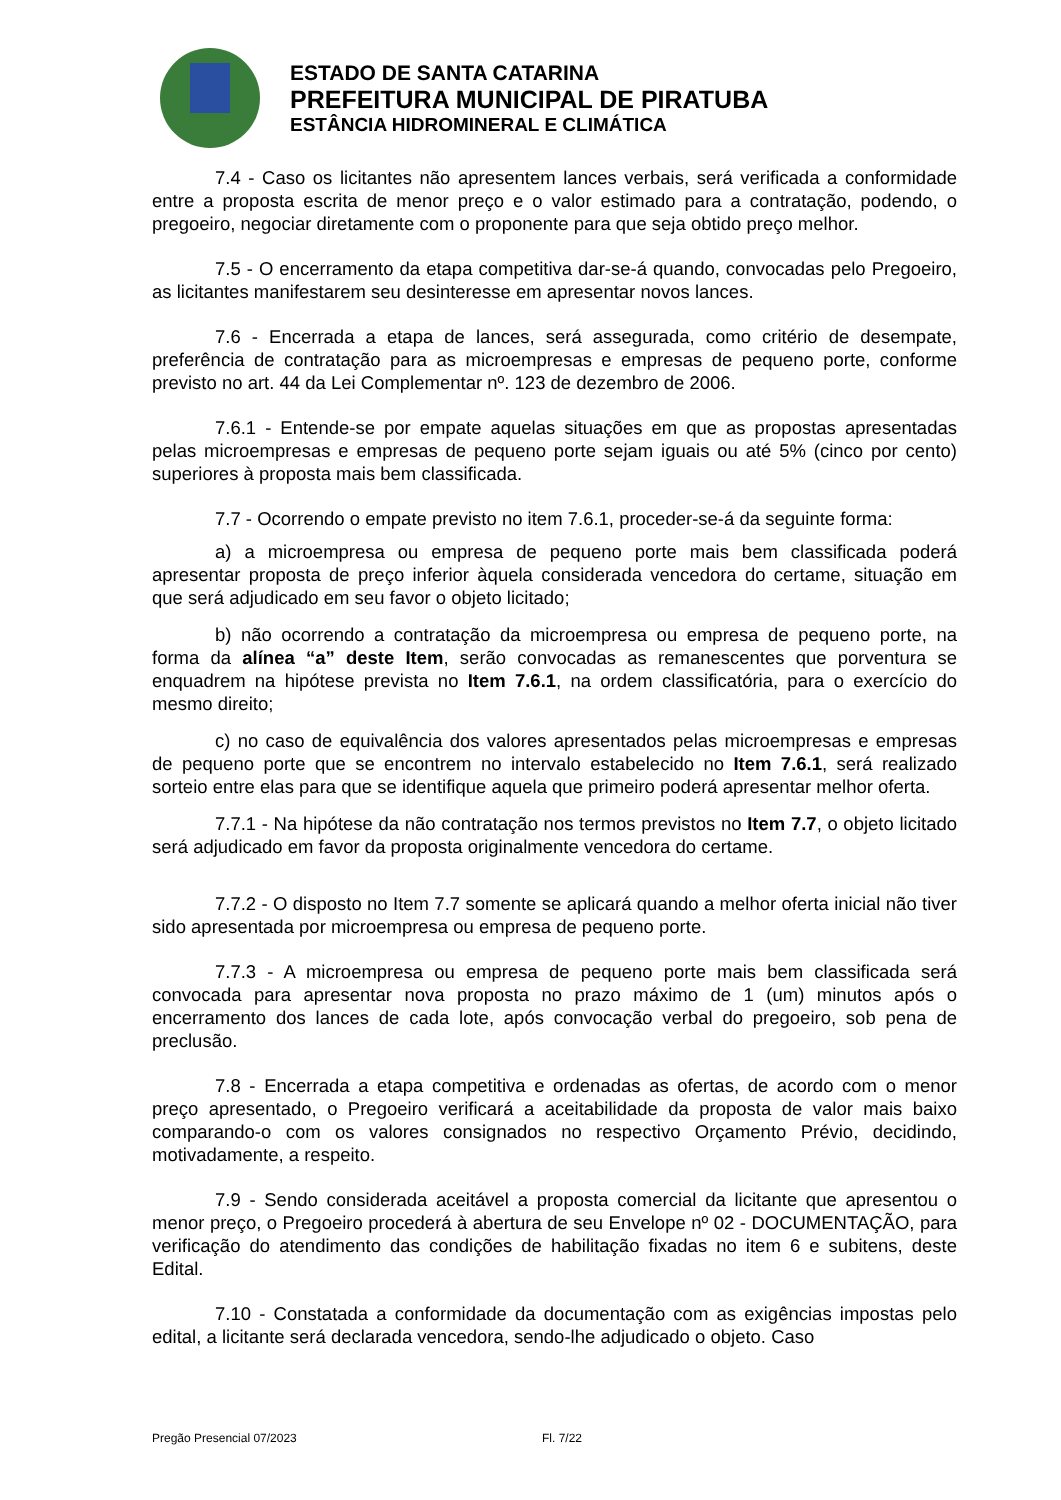ESTADO DE SANTA CATARINA
PREFEITURA MUNICIPAL DE PIRATUBA
ESTÂNCIA HIDROMINERAL E CLIMÁTICA
7.4 - Caso os licitantes não apresentem lances verbais, será verificada a conformidade entre a proposta escrita de menor preço e o valor estimado para a contratação, podendo, o pregoeiro, negociar diretamente com o proponente para que seja obtido preço melhor.
7.5 - O encerramento da etapa competitiva dar-se-á quando, convocadas pelo Pregoeiro, as licitantes manifestarem seu desinteresse em apresentar novos lances.
7.6 - Encerrada a etapa de lances, será assegurada, como critério de desempate, preferência de contratação para as microempresas e empresas de pequeno porte, conforme previsto no art. 44 da Lei Complementar nº. 123 de dezembro de 2006.
7.6.1 - Entende-se por empate aquelas situações em que as propostas apresentadas pelas microempresas e empresas de pequeno porte sejam iguais ou até 5% (cinco por cento) superiores à proposta mais bem classificada.
7.7 - Ocorrendo o empate previsto no item 7.6.1, proceder-se-á da seguinte forma:
a) a microempresa ou empresa de pequeno porte mais bem classificada poderá apresentar proposta de preço inferior àquela considerada vencedora do certame, situação em que será adjudicado em seu favor o objeto licitado;
b) não ocorrendo a contratação da microempresa ou empresa de pequeno porte, na forma da alínea “a” deste Item, serão convocadas as remanescentes que porventura se enquadrem na hipótese prevista no Item 7.6.1, na ordem classificatória, para o exercício do mesmo direito;
c) no caso de equivalência dos valores apresentados pelas microempresas e empresas de pequeno porte que se encontrem no intervalo estabelecido no Item 7.6.1, será realizado sorteio entre elas para que se identifique aquela que primeiro poderá apresentar melhor oferta.
7.7.1 - Na hipótese da não contratação nos termos previstos no Item 7.7, o objeto licitado será adjudicado em favor da proposta originalmente vencedora do certame.
7.7.2 - O disposto no Item 7.7 somente se aplicará quando a melhor oferta inicial não tiver sido apresentada por microempresa ou empresa de pequeno porte.
7.7.3 - A microempresa ou empresa de pequeno porte mais bem classificada será convocada para apresentar nova proposta no prazo máximo de 1 (um) minutos após o encerramento dos lances de cada lote, após convocação verbal do pregoeiro, sob pena de preclusão.
7.8 - Encerrada a etapa competitiva e ordenadas as ofertas, de acordo com o menor preço apresentado, o Pregoeiro verificará a aceitabilidade da proposta de valor mais baixo comparando-o com os valores consignados no respectivo Orçamento Prévio, decidindo, motivadamente, a respeito.
7.9 - Sendo considerada aceitável a proposta comercial da licitante que apresentou o menor preço, o Pregoeiro procederá à abertura de seu Envelope nº 02 - DOCUMENTAÇÃO, para verificação do atendimento das condições de habilitação fixadas no item 6 e subitens, deste Edital.
7.10 - Constatada a conformidade da documentação com as exigências impostas pelo edital, a licitante será declarada vencedora, sendo-lhe adjudicado o objeto. Caso
Pregão Presencial 07/2023 Fl. 7/22